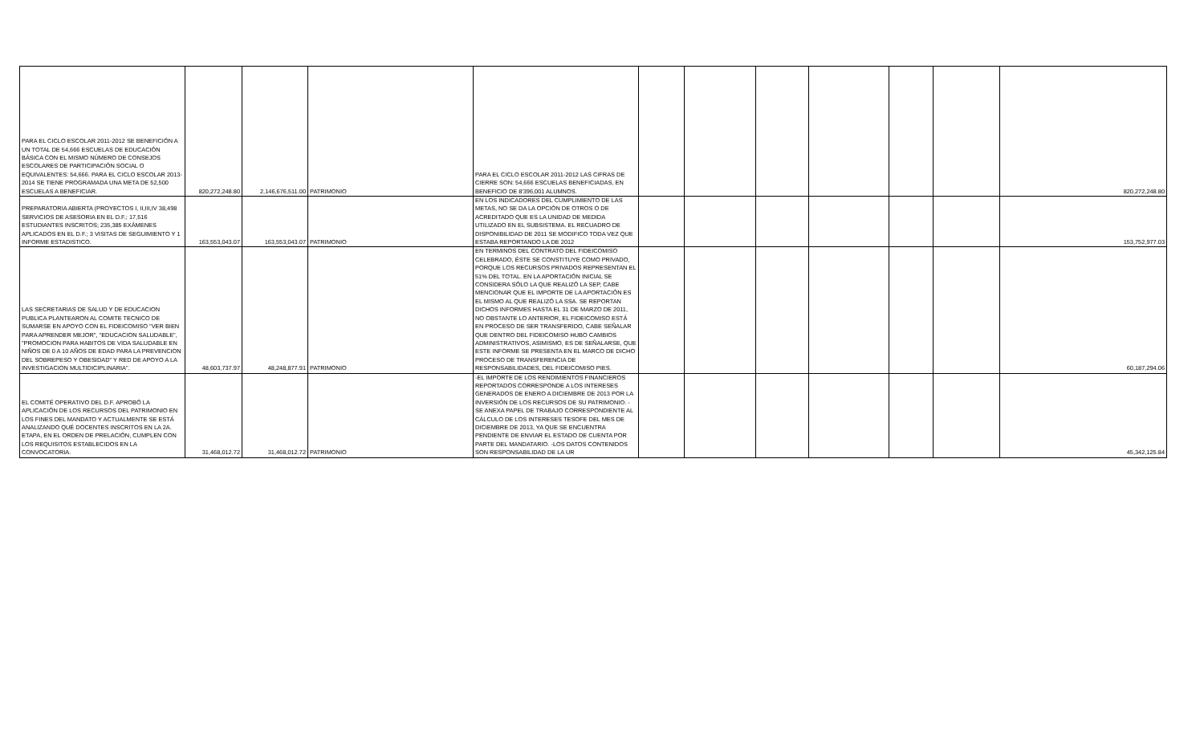| PARA EL CICLO ESCOLAR 2011-2012 SE BENEFICIÓN A UN TOTAL DE 54,666 ESCUELAS DE EDUCACIÓN BÁSICA CON EL MISMO NÚMERO DE CONSEJOS ESCOLARES DE PARTICIPACIÓN SOCIAL O EQUIVALENTES: 54,666. PARA EL CICLO ESCOLAR 2013-2014 SE TIENE PROGRAMADA UNA META DE 52,500 ESCUELAS A BENEFICIAR. | 820,272,248.80 | 2,146,676,511.00 | PATRIMONIO | PARA EL CICLO ESCOLAR 2011-2012 LAS CIFRAS DE CIERRE SON: 54,666 ESCUELAS BENEFICIADAS, EN BENEFICIO DE 8'396,001 ALUMNOS. | | | | | | | 820,272,248.80 |
| PREPARATORIA ABIERTA (PROYECTOS I, II,III,IV 38,498 SERVICIOS DE ASESORIA EN EL D.F.; 17,516 ESTUDIANTES INSCRITOS; 235,385 EXÁMENES APLICADOS EN EL D.F.; 3 VISITAS DE SEGUIMIENTO Y 1 INFORME ESTADISTICO. | 163,553,043.07 | 163,553,043.07 | PATRIMONIO | EN LOS INDICADORES DEL CUMPLIMIENTO DE LAS METAS, NO SE DA LA OPCIÓN DE OTROS O DE ACREDITADO QUE ES LA UNIDAD DE MEDIDA UTILIZADO EN EL SUBSISTEMA. EL RECUADRO DE DISPONIBILIDAD DE 2011 SE MODIFICO TODA VEZ QUE ESTABA REPORTANDO LA DE 2012 | | | | | | | 153,752,977.03 |
| LAS SECRETARIAS DE SALUD Y DE EDUCACION PUBLICA PLANTEARON AL COMITE TECNICO DE SUMARSE EN APOYO CON EL FIDEICOMISO "VER BIEN PARA APRENDER MEJOR", "EDUCACION SALUDABLE", "PROMOCION PARA HABITOS DE VIDA SALUDABLE EN NIÑOS DE 0 A 10 AÑOS DE EDAD PARA LA PREVENCION DEL SOBREPESO Y OBESIDAD" Y RED DE APOYO A LA INVESTIGACION MULTIDICIPLINARIA". | 48,603,737.97 | 48,248,877.91 | PATRIMONIO | EN TERMINOS DEL CONTRATO DEL FIDEICOMISO CELEBRADO, ÉSTE SE CONSTITUYE COMO PRIVADO, PORQUE LOS RECURSOS PRIVADOS REPRESENTAN EL 51% DEL TOTAL. EN LA APORTACIÓN INICIAL SE CONSIDERA SÓLO LA QUE REALIZÓ LA SEP, CABE MENCIONAR QUE EL IMPORTE DE LA APORTACIÓN ES EL MISMO AL QUE REALIZÓ LA SSA. SE REPORTAN DICHOS INFORMES HASTA EL 31 DE MARZO DE 2011, NO OBSTANTE LO ANTERIOR, EL FIDEICOMISO ESTÁ EN PROCESO DE SER TRANSFERIDO, CABE SEÑALAR QUE DENTRO DEL FIDEICOMISO HUBO CAMBIOS ADMINISTRATIVOS, ASIMISMO, ES DE SEÑALARSE, QUE ESTE INFORME SE PRESENTA EN EL MARCO DE DICHO PROCESO DE TRANSFERENCIA DE RESPONSABILIDADES, DEL FIDEICOMISO PIES. | | | | | | | 60,187,294.06 |
| EL COMITÉ OPERATIVO DEL D.F. APROBÓ LA APLICACIÓN DE LOS RECURSOS DEL PATRIMONIO EN LOS FINES DEL MANDATO Y ACTUALMENTE SE ESTÁ ANALIZANDO QUÉ DOCENTES INSCRITOS EN LA 2A. ETAPA, EN EL ORDEN DE PRELACIÓN, CUMPLEN CON LOS REQUISITOS ESTABLECIDOS EN LA CONVOCATORIA. | 31,468,012.72 | 31,468,012.72 | PATRIMONIO | -EL IMPORTE DE LOS RENDIMIENTOS FINANCIEROS REPORTADOS CORRESPONDE A LOS INTERESES GENERADOS DE ENERO A DICIEMBRE DE 2013 POR LA INVERSIÓN DE LOS RECURSOS DE SU PATRIMONIO. -SE ANEXA PAPEL DE TRABAJO CORRESPONDIENTE AL CÁLCULO DE LOS INTERESES TESOFE DEL MES DE DICIEMBRE DE 2013, YA QUE SE ENCUENTRA PENDIENTE DE ENVIAR EL ESTADO DE CUENTA POR PARTE DEL MANDATARIO. -LOS DATOS CONTENIDOS SON RESPONSABILIDAD DE LA UR | | | | | | | 45,342,125.84 |